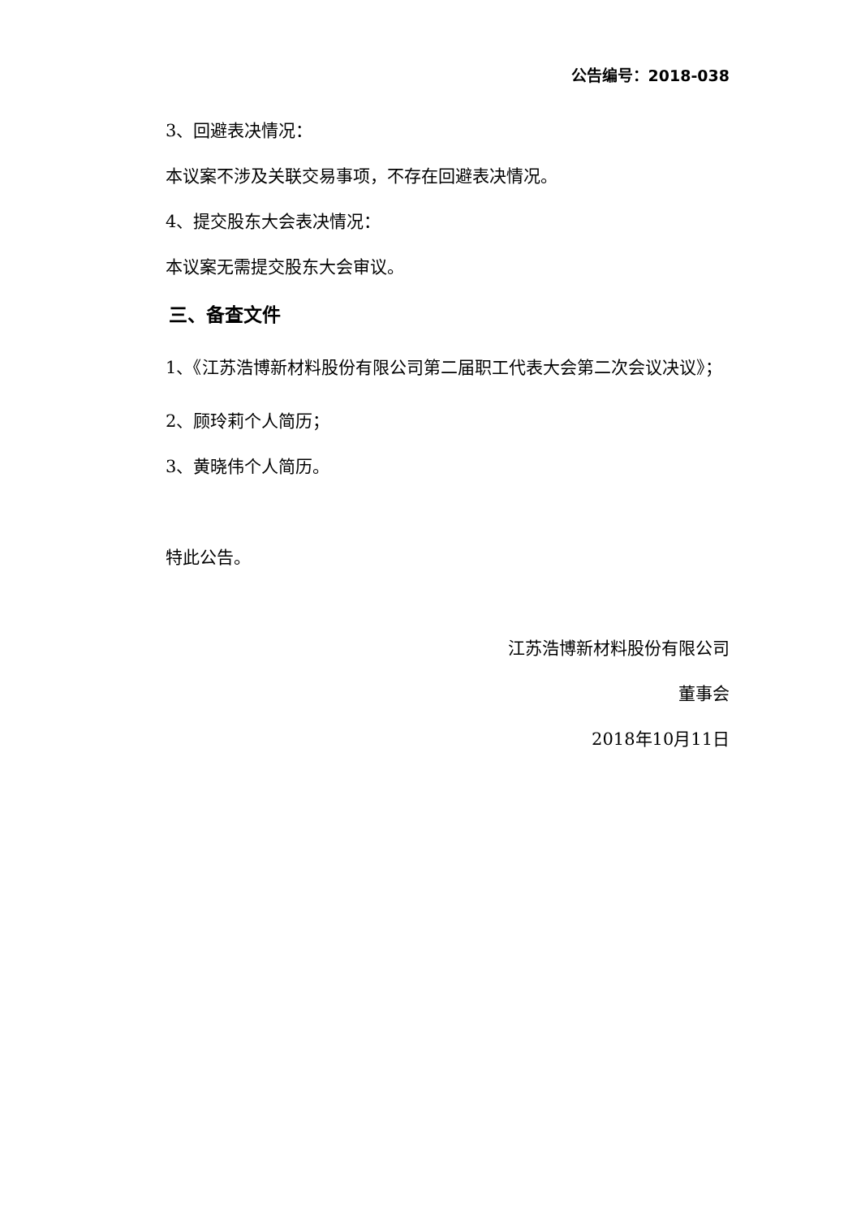公告编号：2018-038
3、回避表决情况：
本议案不涉及关联交易事项，不存在回避表决情况。
4、提交股东大会表决情况：
本议案无需提交股东大会审议。
三、备查文件
1、《江苏浩博新材料股份有限公司第二届职工代表大会第二次会议决议》；
2、顾玲莉个人简历；
3、黄晓伟个人简历。
特此公告。
江苏浩博新材料股份有限公司
董事会
2018年10月11日